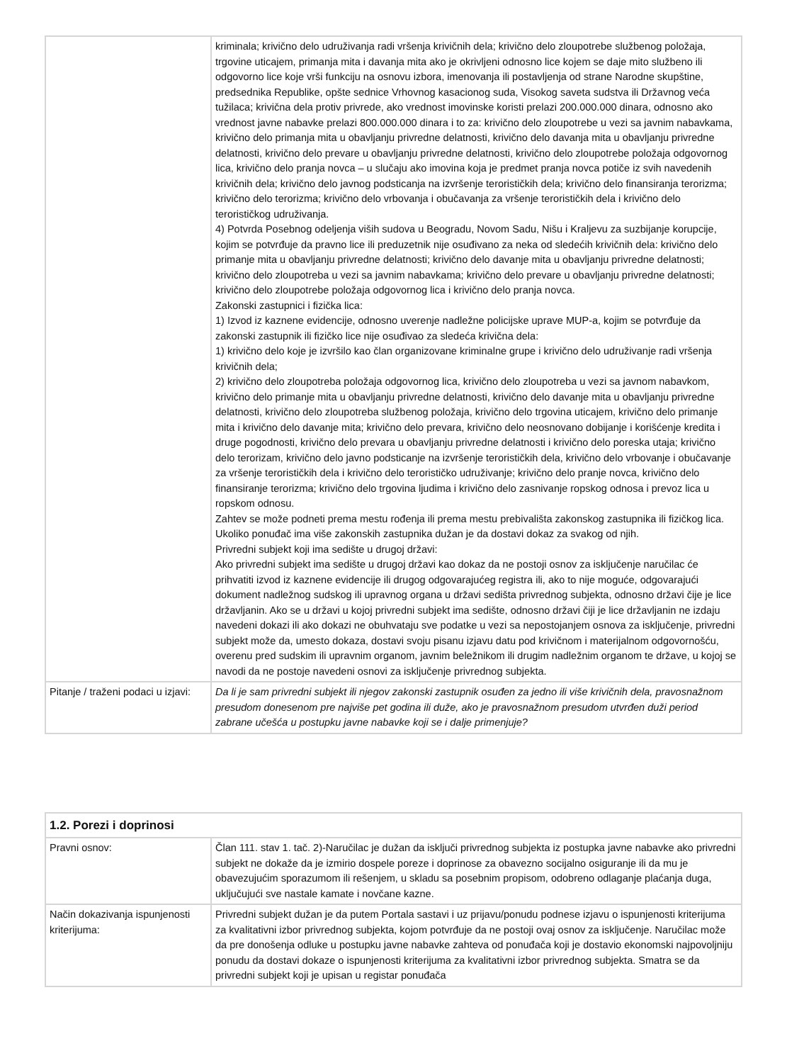| | kriminala; krivično delo udruživanja radi vršenja krivičnih dela; krivično delo zloupotrebe službenog položaja, trgovine uticajem, primanja mita i davanja mita ako je okrivljeni odnosno lice kojem se daje mito službeno ili odgovorno lice koje vrši funkciju na osnovu izbora, imenovanja ili postavljenja od strane Narodne skupštine, predsednika Republike, opšte sednice Vrhovnog kasacionog suda, Visokog saveta sudstva ili Državnog veća tužilaca; krivična dela protiv privrede, ako vrednost imovinske koristi prelazi 200.000.000 dinara, odnosno ako vrednost javne nabavke prelazi 800.000.000 dinara i to za: krivično delo zloupotrebe u vezi sa javnim nabavkama, krivično delo primanja mita u obavljanju privredne delatnosti, krivično delo davanja mita u obavljanju privredne delatnosti, krivično delo prevare u obavljanju privredne delatnosti, krivično delo zloupotrebe položaja odgovornog lica, krivično delo pranja novca – u slučaju ako imovina koja je predmet pranja novca potiče iz svih navedenih krivičnih dela; krivično delo javnog podsticanja na izvršenje terorističkih dela; krivično delo finansiranja terorizma; krivično delo terorizma; krivično delo vrbovanja i obučavanja za vršenje terorističkih dela i krivično delo terorističkog udruživanja. 4) Potvrda Posebnog odeljenja viših sudova u Beogradu, Novom Sadu, Nišu i Kraljevu za suzbijanje korupcije, kojim se potvrđuje da pravno lice ili preduzetnik nije osuđivano za neka od sledećih krivičnih dela: krivično delo primanje mita u obavljanju privredne delatnosti; krivično delo davanje mita u obavljanju privredne delatnosti; krivično delo zloupotreba u vezi sa javnim nabavkama; krivično delo prevare u obavljanju privredne delatnosti; krivično delo zloupotrebe položaja odgovornog lica i krivično delo pranja novca. Zakonski zastupnici i fizička lica: 1) Izvod iz kaznene evidencije, odnosno uverenje nadležne policijske uprave MUP-a, kojim se potvrđuje da zakonski zastupnik ili fizičko lice nije osuđivao za sledeća krivična dela: 1) krivično delo koje je izvršilo kao član organizovane kriminalne grupe i krivično delo udruživanje radi vršenja krivičnih dela; 2) krivično delo zloupotreba položaja odgovornog lica, krivično delo zloupotreba u vezi sa javnom nabavkom, krivično delo primanje mita u obavljanju privredne delatnosti, krivično delo davanje mita u obavljanju privredne delatnosti, krivično delo zloupotreba službenog položaja, krivično delo trgovina uticajem, krivično delo primanje mita i krivično delo davanje mita; krivično delo prevara, krivično delo neosnovano dobijanje i korišćenje kredita i druge pogodnosti, krivično delo prevara u obavljanju privredne delatnosti i krivično delo poreska utaja; krivično delo terorizam, krivično delo javno podsticanje na izvršenje terorističkih dela, krivično delo vrbovanje i obučavanje za vršenje terorističkih dela i krivično delo terorističko udruživanje; krivično delo pranje novca, krivično delo finansiranje terorizma; krivično delo trgovina ljudima i krivično delo zasnivanje ropskog odnosa i prevoz lica u ropskom odnosu. Zahtev se može podneti prema mestu rođenja ili prema mestu prebivališta zakonskog zastupnika ili fizičkog lica. Ukoliko ponuđač ima više zakonskih zastupnika dužan je da dostavi dokaz za svakog od njih. Privredni subjekt koji ima sedište u drugoj državi: Ako privredni subjekt ima sedište u drugoj državi kao dokaz da ne postoji osnov za isključenje naručilac će prihvatiti izvod iz kaznene evidencije ili drugog odgovarajućeg registra ili, ako to nije moguće, odgovarajući dokument nadležnog sudskog ili upravnog organa u državi sedišta privrednog subjekta, odnosno državi čije je lice državljanin. Ako se u državi u kojoj privredni subjekt ima sedište, odnosno državi čiji je lice državljanin ne izdaju navedeni dokazi ili ako dokazi ne obuhvataju sve podatke u vezi sa nepostojanjem osnova za isključenje, privredni subjekt može da, umesto dokaza, dostavi svoju pisanu izjavu datu pod krivičnom i materijalnom odgovornošću, overenu pred sudskim ili upravnim organom, javnim beležnikom ili drugim nadležnim organom te države, u kojoj se navodi da ne postoje navedeni osnovi za isključenje privrednog subjekta. |
| Pitanje / traženi podaci u izjavi: | Da li je sam privredni subjekt ili njegov zakonski zastupnik osuđen za jedno ili više krivičnih dela, pravosnažnom presudom donesenom pre najviše pet godina ili duže, ako je pravosnažnom presudom utvrđen duži period zabrane učešća u postupku javne nabavke koji se i dalje primenjuje? |
| 1.2. Porezi i doprinosi | |
| --- | --- |
| Pravni osnov: | Član 111. stav 1. tač. 2)-Naručilac je dužan da isključi privrednog subjekta iz postupka javne nabavke ako privredni subjekt ne dokaže da je izmirio dospele poreze i doprinose za obavezno socijalno osiguranje ili da mu je obavezujućim sporazumom ili rešenjem, u skladu sa posebnim propisom, odobreno odlaganje plaćanja duga, uključujući sve nastale kamate i novčane kazne. |
| Način dokazivanja ispunjenosti kriterijuma: | Privredni subjekt dužan je da putem Portala sastavi i uz prijavu/ponudu podnese izjavu o ispunjenosti kriterijuma za kvalitativni izbor privrednog subjekta, kojom potvrđuje da ne postoji ovaj osnov za isključenje. Naručilac može da pre donošenja odluke u postupku javne nabavke zahteva od ponuđača koji je dostavio ekonomski najpovoljniju ponudu da dostavi dokaze o ispunjenosti kriterijuma za kvalitativni izbor privrednog subjekta. Smatra se da privredni subjekt koji je upisan u registar ponuđača |